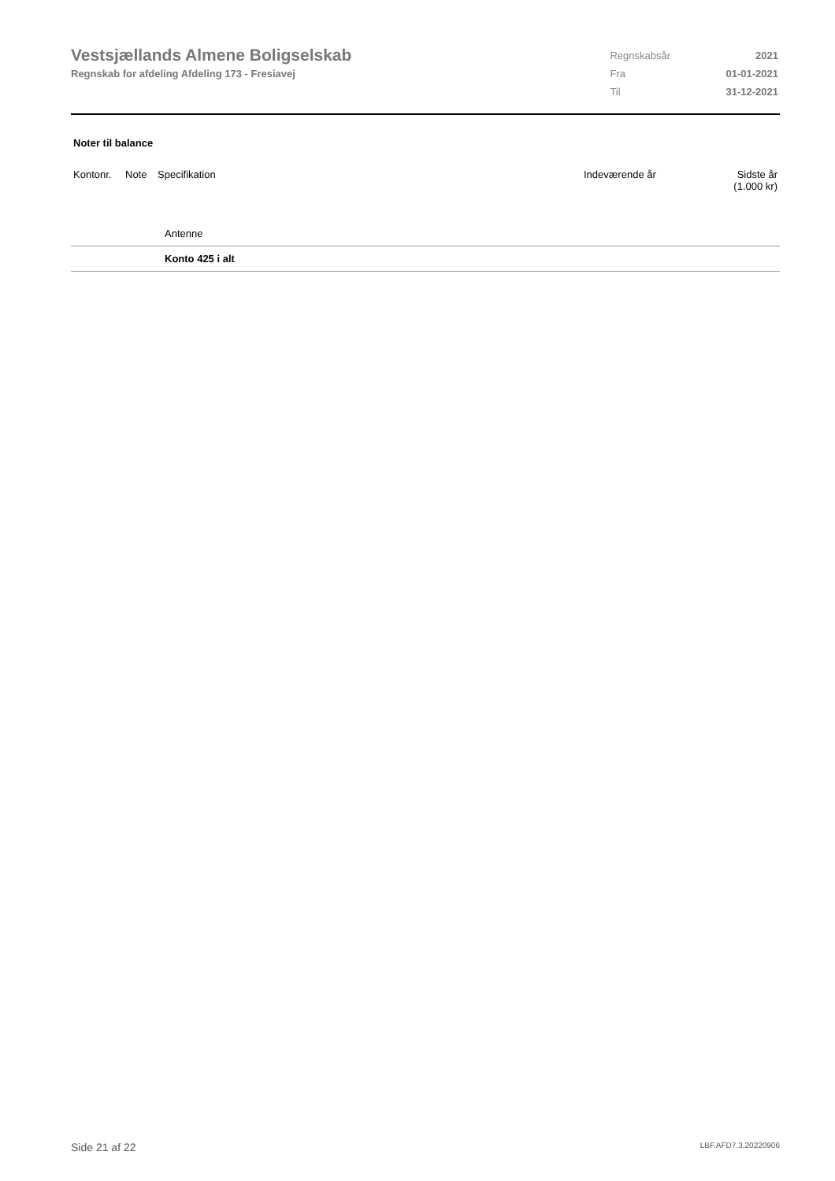Vestsjællands Almene Boligselskab
Regnskab for afdeling Afdeling 173 - Fresiavej
| Regnskabsår | 2021 |
| Fra | 01-01-2021 |
| Til | 31-12-2021 |
Noter til balance
| Kontonr. | Note | Specifikation | Indeværende år | Sidste år (1.000 kr) |
| --- | --- | --- | --- | --- |
| | Antenne | | |
| | Konto 425 i alt | | |
Side 21 af 22 LBF.AFD7.3.20220906